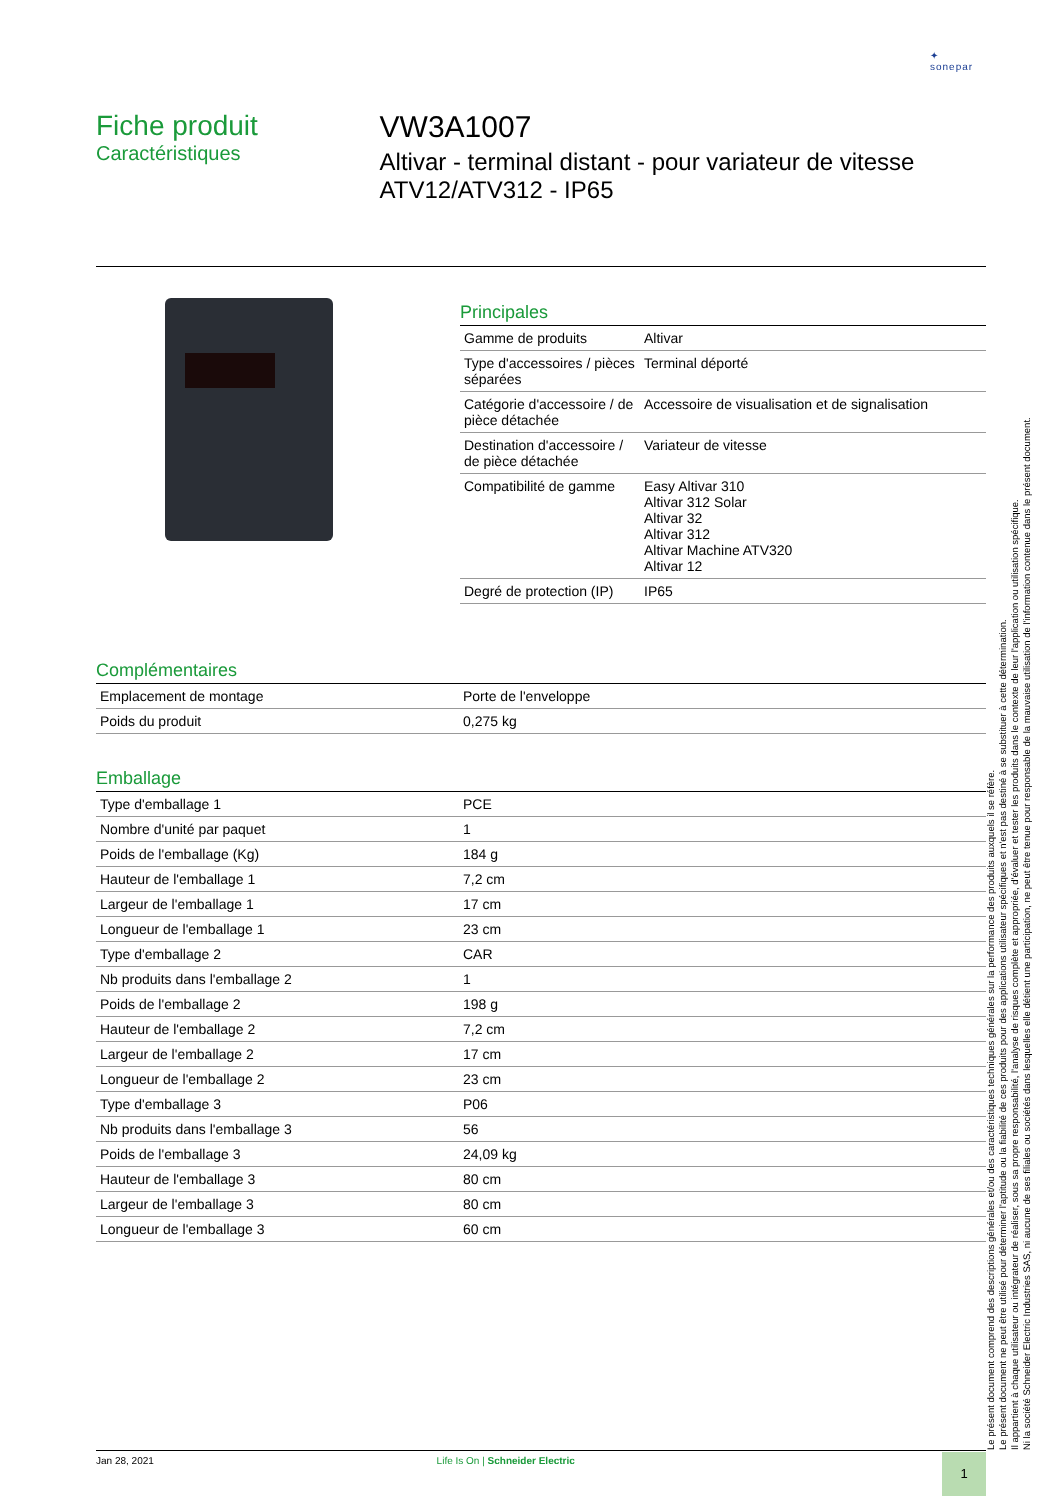✦
sonepar
Fiche produit
Caractéristiques
VW3A1007
Altivar - terminal distant - pour variateur de vitesse ATV12/ATV312 - IP65
Principales
| Gamme de produits | Altivar |
| Type d'accessoires / pièces séparées | Terminal déporté |
| Catégorie d'accessoire / de pièce détachée | Accessoire de visualisation et de signalisation |
| Destination d'accessoire / de pièce détachée | Variateur de vitesse |
| Compatibilité de gamme | Easy Altivar 310 Altivar 312 Solar Altivar 32 Altivar 312 Altivar Machine ATV320 Altivar 12 |
| Degré de protection (IP) | IP65 |
Complémentaires
| Emplacement de montage | Porte de l'enveloppe |
| Poids du produit | 0,275 kg |
Emballage
| Type d'emballage 1 | PCE |
| Nombre d'unité par paquet | 1 |
| Poids de l'emballage (Kg) | 184 g |
| Hauteur de l'emballage 1 | 7,2 cm |
| Largeur de l'emballage 1 | 17 cm |
| Longueur de l'emballage 1 | 23 cm |
| Type d'emballage 2 | CAR |
| Nb produits dans l'emballage 2 | 1 |
| Poids de l'emballage 2 | 198 g |
| Hauteur de l'emballage 2 | 7,2 cm |
| Largeur de l'emballage 2 | 17 cm |
| Longueur de l'emballage 2 | 23 cm |
| Type d'emballage 3 | P06 |
| Nb produits dans l'emballage 3 | 56 |
| Poids de l'emballage 3 | 24,09 kg |
| Hauteur de l'emballage 3 | 80 cm |
| Largeur de l'emballage 3 | 80 cm |
| Longueur de l'emballage 3 | 60 cm |
Le présent document comprend des descriptions générales et/ou des caractéristiques techniques générales sur la performance des produits auxquels il se réfère.
Le présent document ne peut être utilisé pour déterminer l'aptitude ou la fiabilité de ces produits pour des applications utilisateur spécifiques et n'est pas destiné à se substituer à cette détermination.
Il appartient à chaque utilisateur ou intégrateur de réaliser, sous sa propre responsabilité, l'analyse de risques complète et appropriée, d'évaluer et tester les produits dans le contexte de leur l'application ou utilisation spécifique.
Ni la société Schneider Electric Industries SAS, ni aucune de ses filiales ou sociétés dans lesquelles elle détient une participation, ne peut être tenue pour responsable de la mauvaise utilisation de l'information contenue dans le présent document.
Jan 28, 2021 Life Is On | Schneider Electric 1